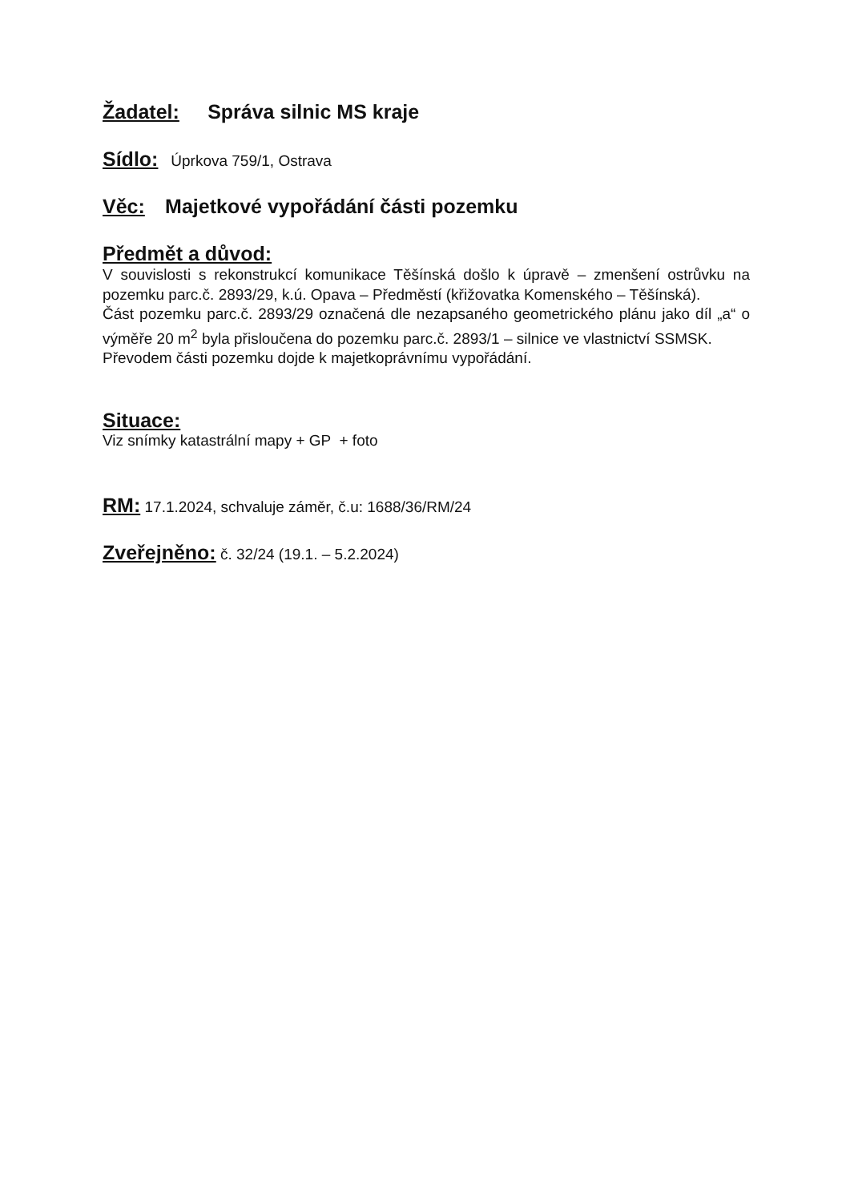Žadatel: Správa silnic MS kraje
Sídlo: Úprkova 759/1, Ostrava
Věc: Majetkové vypořádání části pozemku
Předmět a důvod:
V souvislosti s rekonstrukcí komunikace Těšínská došlo k úpravě – zmenšení ostrůvku na pozemku parc.č. 2893/29, k.ú. Opava – Předměstí (křižovatka Komenského – Těšínská).
Část pozemku parc.č. 2893/29 označená dle nezapsaného geometrického plánu jako díl „a“ o výměře 20 m<sup>2</sup> byla přisloučena do pozemku parc.č. 2893/1 – silnice ve vlastnictví SSMSK.
Převodem části pozemku dojde k majetkoprávnímu vypořádání.
Situace:
Viz snímky katastrální mapy + GP + foto
RM: 17.1.2024, schvaluje záměr, č.u: 1688/36/RM/24
Zveřejněno: č. 32/24 (19.1. – 5.2.2024)